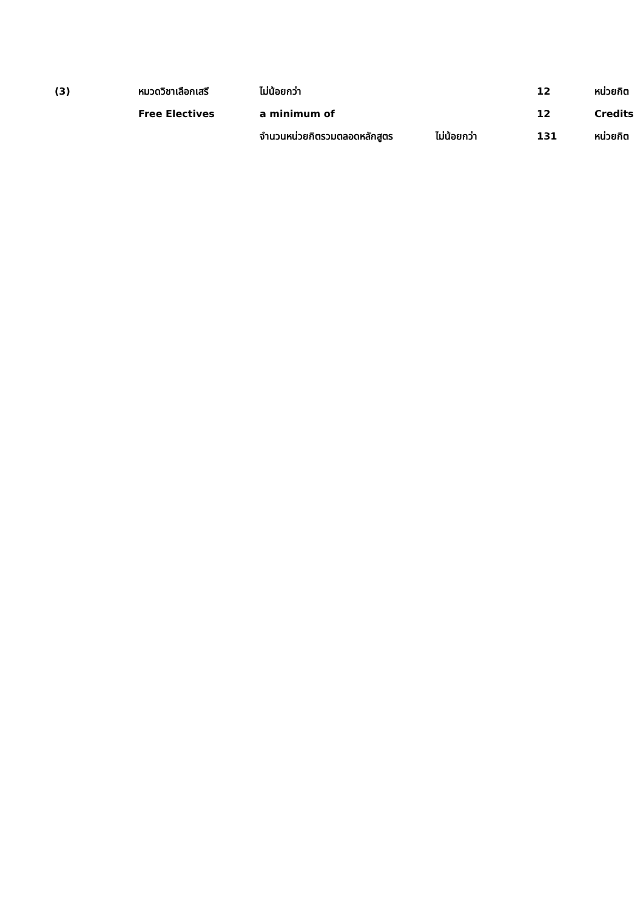(3) หมวดวิชาเลือกเสรี ไม่น้อยกว่า 12 หน่วยกิต
Free Electives a minimum of 12 Credits
จำนวนหน่วยกิตรวมตลอดหลักสูตร ไม่น้อยกว่า 131 หน่วยกิต